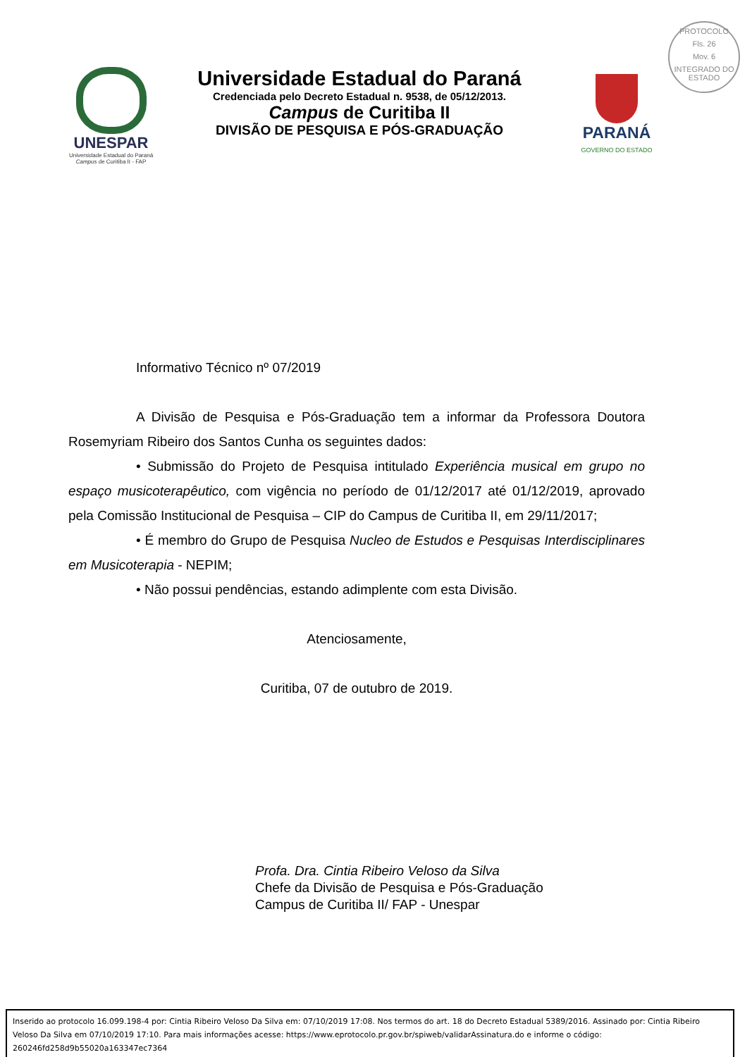PROTOCOLO
Fls. 26
Mov. 6
INTEGRADO DO ESTADO
UNESPAR
Universidade Estadual do Paraná
Campus de Curitiba II - FAP
Universidade Estadual do Paraná
Credenciada pelo Decreto Estadual n. 9538, de 05/12/2013.
Campus de Curitiba II
DIVISÃO DE PESQUISA E PÓS-GRADUAÇÃO
PARANÁ
GOVERNO DO ESTADO
Informativo Técnico nº 07/2019
A Divisão de Pesquisa e Pós-Graduação tem a informar da Professora Doutora Rosemyriam Ribeiro dos Santos Cunha os seguintes dados:
• Submissão do Projeto de Pesquisa intitulado Experiência musical em grupo no espaço musicoterapêutico, com vigência no período de 01/12/2017 até 01/12/2019, aprovado pela Comissão Institucional de Pesquisa – CIP do Campus de Curitiba II, em 29/11/2017;
• É membro do Grupo de Pesquisa Nucleo de Estudos e Pesquisas Interdisciplinares em Musicoterapia - NEPIM;
• Não possui pendências, estando adimplente com esta Divisão.
Atenciosamente,
Curitiba, 07 de outubro de 2019.
Profa. Dra. Cintia Ribeiro Veloso da Silva
Chefe da Divisão de Pesquisa e Pós-Graduação
Campus de Curitiba II/ FAP - Unespar
Inserido ao protocolo 16.099.198-4 por: Cintia Ribeiro Veloso Da Silva em: 07/10/2019 17:08. Nos termos do art. 18 do Decreto Estadual 5389/2016. Assinado por: Cintia Ribeiro Veloso Da Silva em 07/10/2019 17:10. Para mais informações acesse: https://www.eprotocolo.pr.gov.br/spiweb/validarAssinatura.do e informe o código: 260246fd258d9b55020a163347ec7364